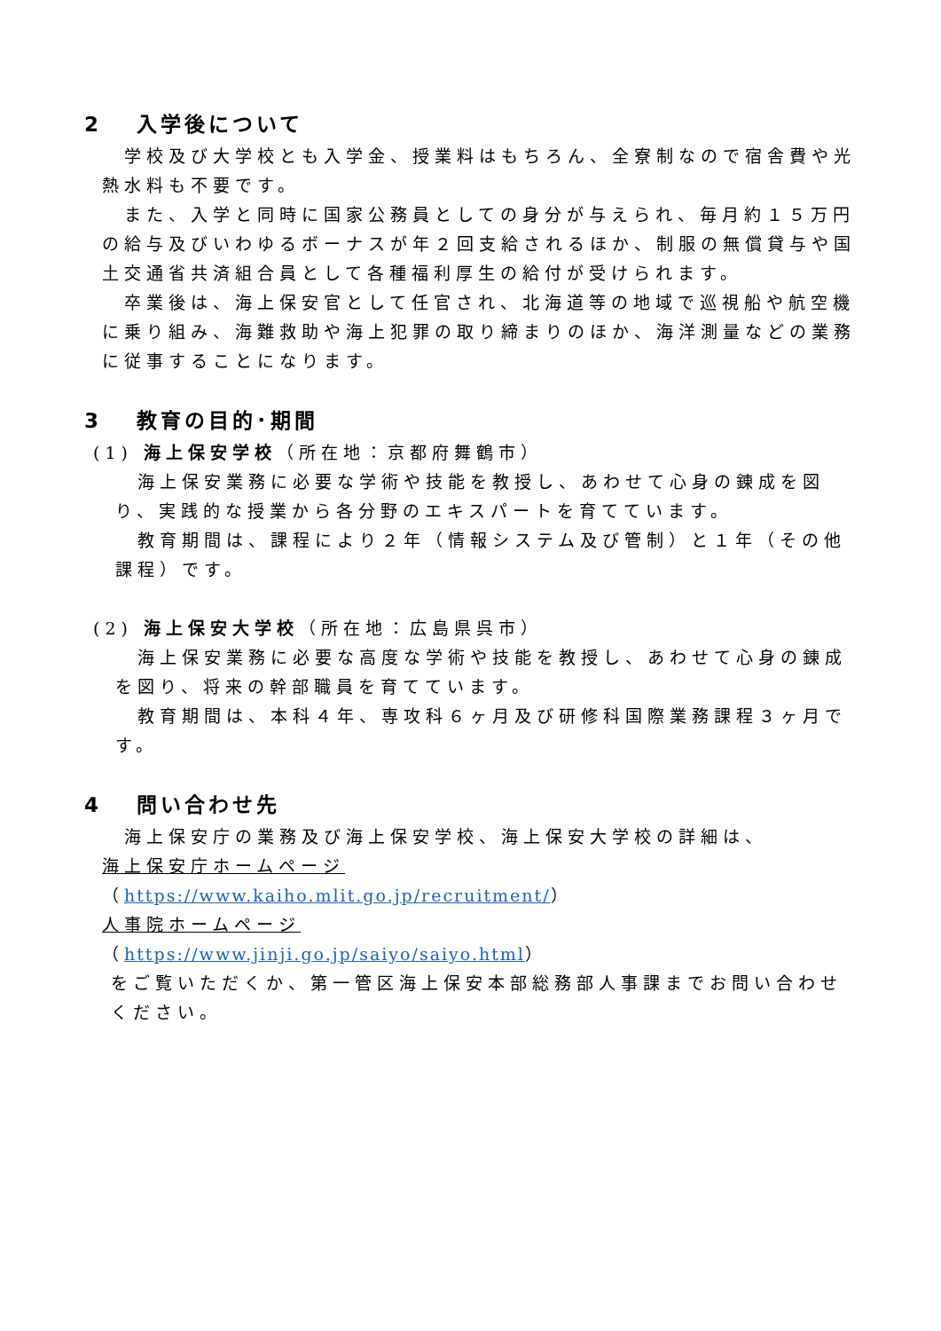2　 入学後について
学校及び大学校とも入学金、授業料はもちろん、全寮制なので宿舎費や光熱水料も不要です。
また、入学と同時に国家公務員としての身分が与えられ、毎月約１５万円の給与及びいわゆるボーナスが年２回支給されるほか、制服の無償貸与や国土交通省共済組合員として各種福利厚生の給付が受けられます。
卒業後は、海上保安官として任官され、北海道等の地域で巡視船や航空機に乗り組み、海難救助や海上犯罪の取り締まりのほか、海洋測量などの業務に従事することになります。
3　 教育の目的･期間
(1) 海上保安学校（所在地：京都府舞鶴市）
海上保安業務に必要な学術や技能を教授し、あわせて心身の錬成を図り、実践的な授業から各分野のエキスパートを育てています。
教育期間は、課程により２年（情報システム及び管制）と１年（その他課程）です。
(2) 海上保安大学校（所在地：広島県呉市）
海上保安業務に必要な高度な学術や技能を教授し、あわせて心身の錬成を図り、将来の幹部職員を育てています。
教育期間は、本科４年、専攻科６ヶ月及び研修科国際業務課程３ヶ月です。
4　 問い合わせ先
海上保安庁の業務及び海上保安学校、海上保安大学校の詳細は、
海上保安庁ホームページ
（https://www.kaiho.mlit.go.jp/recruitment/）
人事院ホームページ
（https://www.jinji.go.jp/saiyo/saiyo.html）
をご覧いただくか、第一管区海上保安本部総務部人事課までお問い合わせください。